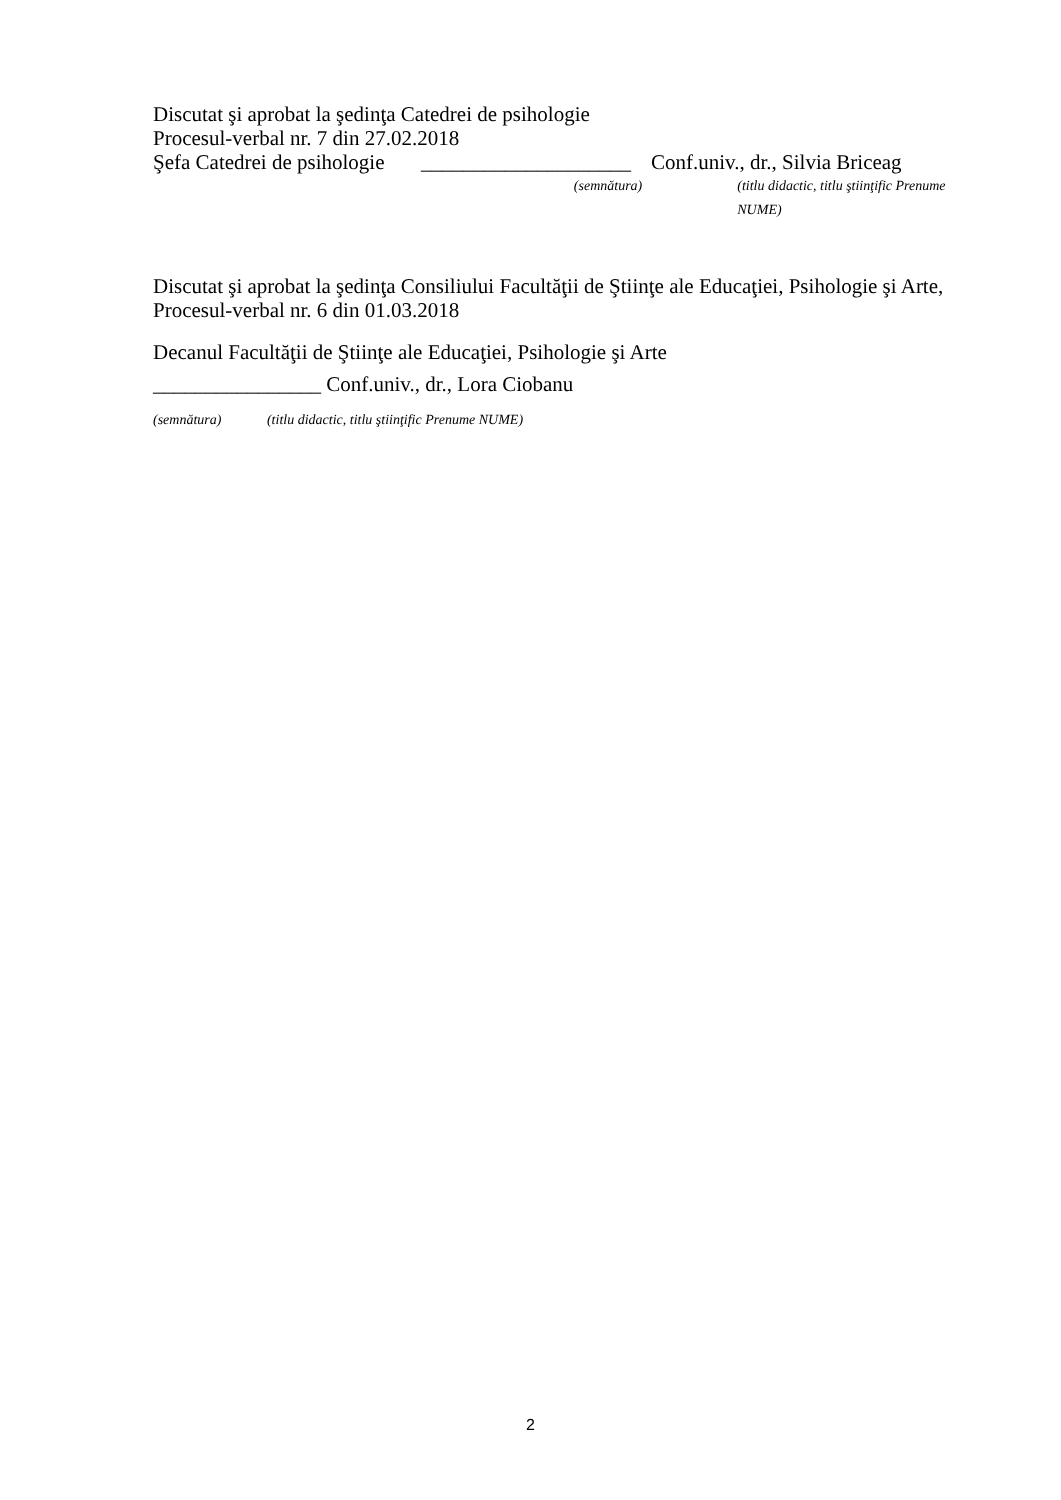Discutat şi aprobat la şedinţa Catedrei de psihologie
Procesul-verbal nr. 7 din 27.02.2018
Şefa Catedrei de psihologie
____________________
Conf.univ., dr., Silvia Briceag
(semnătura) (titlu didactic, titlu ştiinţific Prenume NUME)
Discutat şi aprobat la şedinţa Consiliului Facultăţii de Ştiinţe ale Educaţiei, Psihologie şi Arte,
Procesul-verbal nr. 6 din 01.03.2018
Decanul Facultăţii de Ştiinţe ale Educaţiei, Psihologie şi Arte
________________ Conf.univ., dr., Lora Ciobanu
(semnătura) (titlu didactic, titlu ştiinţific Prenume NUME)
2